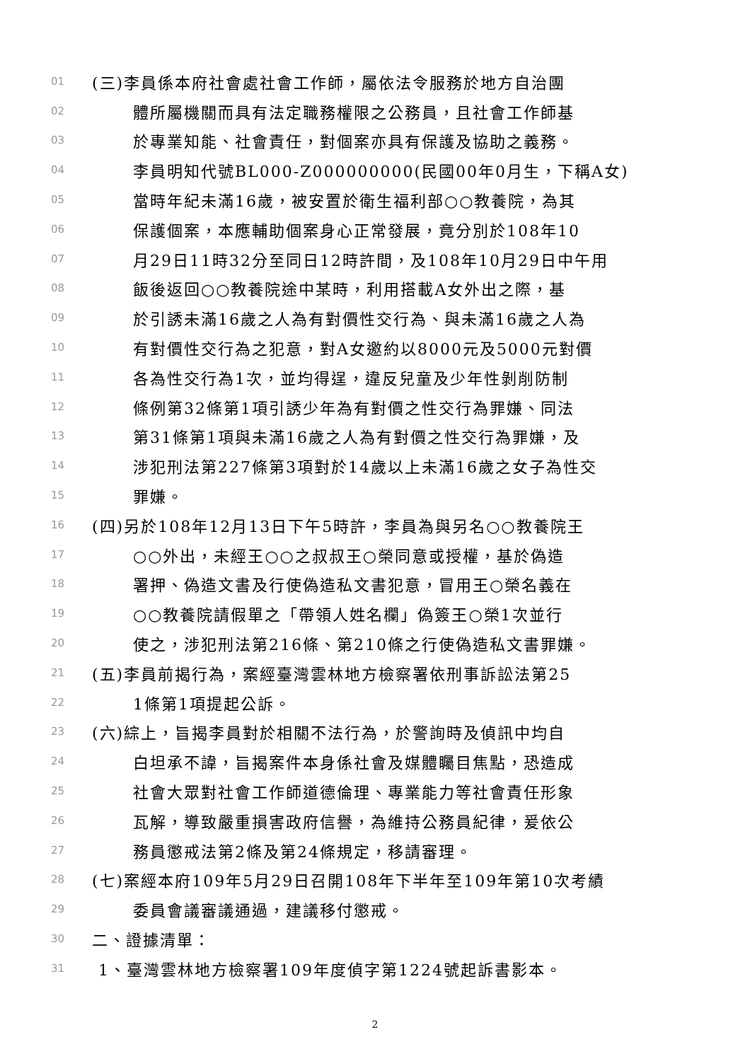01 (三)李員係本府社會處社會工作師，屬依法令服務於地方自治團
02 體所屬機關而具有法定職務權限之公務員，且社會工作師基
03 於專業知能、社會責任，對個案亦具有保護及協助之義務。
04 李員明知代號BL000-Z000000000(民國00年0月生，下稱A女)
05 當時年紀未滿16歲，被安置於衛生福利部○○教養院，為其
06 保護個案，本應輔助個案身心正常發展，竟分別於108年10
07 月29日11時32分至同日12時許間，及108年10月29日中午用
08 飯後返回○○教養院途中某時，利用搭載A女外出之際，基
09 於引誘未滿16歲之人為有對價性交行為、與未滿16歲之人為
10 有對價性交行為之犯意，對A女邀約以8000元及5000元對價
11 各為性交行為1次，並均得逞，違反兒童及少年性剝削防制
12 條例第32條第1項引誘少年為有對價之性交行為罪嫌、同法
13 第31條第1項與未滿16歲之人為有對價之性交行為罪嫌，及
14 涉犯刑法第227條第3項對於14歲以上未滿16歲之女子為性交
15 罪嫌。
16 (四)另於108年12月13日下午5時許，李員為與另名○○教養院王
17 ○○外出，未經王○○之叔叔王○榮同意或授權，基於偽造
18 署押、偽造文書及行使偽造私文書犯意，冒用王○榮名義在
19 ○○教養院請假單之「帶領人姓名欄」偽簽王○榮1次並行
20 使之，涉犯刑法第216條、第210條之行使偽造私文書罪嫌。
21 (五)李員前揭行為，案經臺灣雲林地方檢察署依刑事訴訟法第25
22 1條第1項提起公訴。
23 (六)綜上，旨揭李員對於相關不法行為，於警詢時及偵訊中均自
24 白坦承不諱，旨揭案件本身係社會及媒體矚目焦點，恐造成
25 社會大眾對社會工作師道德倫理、專業能力等社會責任形象
26 瓦解，導致嚴重損害政府信譽，為維持公務員紀律，爰依公
27 務員懲戒法第2條及第24條規定，移請審理。
28 (七)案經本府109年5月29日召開108年下半年至109年第10次考績
29 委員會議審議通過，建議移付懲戒。
30 二、證據清單：
31 1、臺灣雲林地方檢察署109年度偵字第1224號起訴書影本。
2